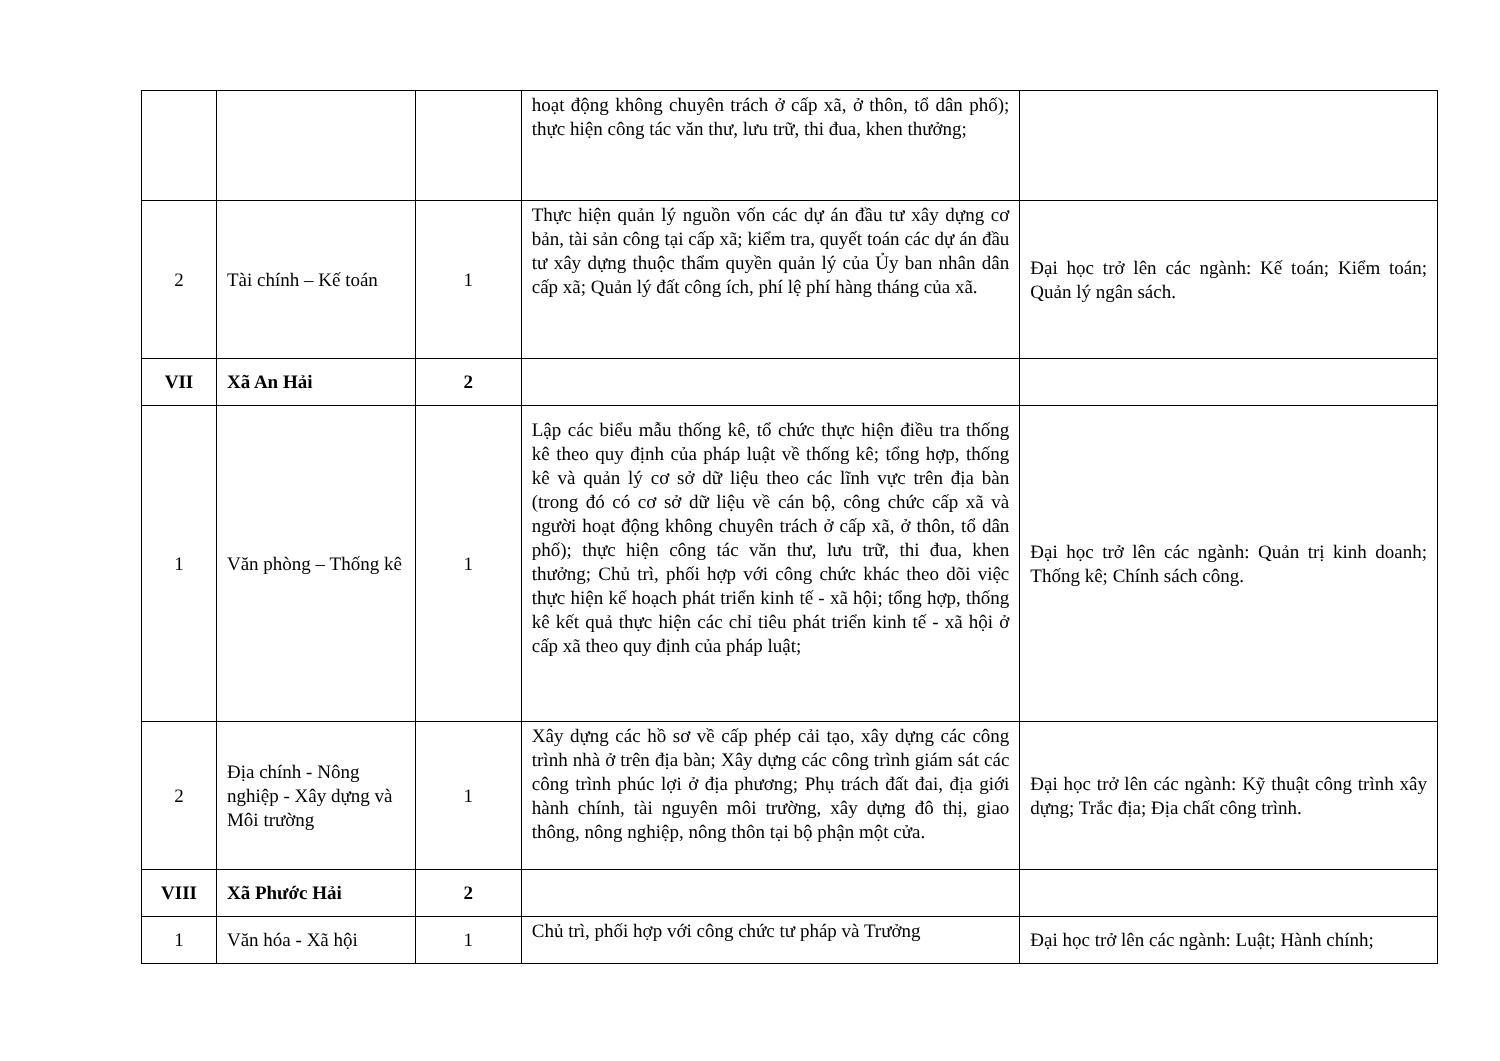| | | | hoạt động không chuyên trách ở cấp xã, ở thôn, tổ dân phố); thực hiện công tác văn thư, lưu trữ, thi đua, khen thưởng; | |
| 2 | Tài chính – Kế toán | 1 | Thực hiện quản lý nguồn vốn các dự án đầu tư xây dựng cơ bản, tài sản công tại cấp xã; kiểm tra, quyết toán các dự án đầu tư xây dựng thuộc thẩm quyền quản lý của Ủy ban nhân dân cấp xã; Quản lý đất công ích, phí lệ phí hàng tháng của xã. | Đại học trở lên các ngành: Kế toán; Kiểm toán; Quản lý ngân sách. |
| VII | Xã An Hải | 2 | | |
| 1 | Văn phòng – Thống kê | 1 | Lập các biểu mẫu thống kê, tổ chức thực hiện điều tra thống kê theo quy định của pháp luật về thống kê; tổng hợp, thống kê và quản lý cơ sở dữ liệu theo các lĩnh vực trên địa bàn (trong đó có cơ sở dữ liệu về cán bộ, công chức cấp xã và người hoạt động không chuyên trách ở cấp xã, ở thôn, tổ dân phố); thực hiện công tác văn thư, lưu trữ, thi đua, khen thưởng; Chủ trì, phối hợp với công chức khác theo dõi việc thực hiện kế hoạch phát triển kinh tế - xã hội; tổng hợp, thống kê kết quả thực hiện các chỉ tiêu phát triển kinh tế - xã hội ở cấp xã theo quy định của pháp luật; | Đại học trở lên các ngành: Quản trị kinh doanh; Thống kê; Chính sách công. |
| 2 | Địa chính - Nông nghiệp - Xây dựng và Môi trường | 1 | Xây dựng các hồ sơ về cấp phép cải tạo, xây dựng các công trình nhà ở trên địa bàn; Xây dựng các công trình giám sát các công trình phúc lợi ở địa phương; Phụ trách đất đai, địa giới hành chính, tài nguyên môi trường, xây dựng đô thị, giao thông, nông nghiệp, nông thôn tại bộ phận một cửa. | Đại học trở lên các ngành: Kỹ thuật công trình xây dựng; Trắc địa; Địa chất công trình. |
| VIII | Xã Phước Hải | 2 | | |
| 1 | Văn hóa - Xã hội | 1 | Chủ trì, phối hợp với công chức tư pháp và Trưởng | Đại học trở lên các ngành: Luật; Hành chính; |